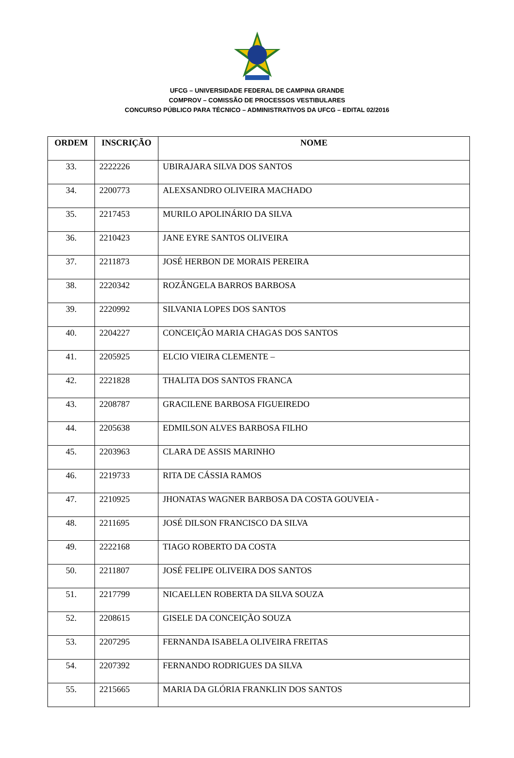UFCG – UNIVERSIDADE FEDERAL DE CAMPINA GRANDE
COMPROV – COMISSÃO DE PROCESSOS VESTIBULARES
CONCURSO PÚBLICO PARA TÉCNICO – ADMINISTRATIVOS DA UFCG – EDITAL 02/2016
| ORDEM | INSCRIÇÃO | NOME |
| --- | --- | --- |
| 33. | 2222226 | UBIRAJARA SILVA DOS SANTOS |
| 34. | 2200773 | ALEXSANDRO OLIVEIRA MACHADO |
| 35. | 2217453 | MURILO APOLINÁRIO DA SILVA |
| 36. | 2210423 | JANE EYRE SANTOS OLIVEIRA |
| 37. | 2211873 | JOSÉ HERBON DE MORAIS PEREIRA |
| 38. | 2220342 | ROZÂNGELA BARROS BARBOSA |
| 39. | 2220992 | SILVANIA LOPES DOS SANTOS |
| 40. | 2204227 | CONCEIÇÃO MARIA CHAGAS DOS SANTOS |
| 41. | 2205925 | ELCIO VIEIRA CLEMENTE – |
| 42. | 2221828 | THALITA DOS SANTOS FRANCA |
| 43. | 2208787 | GRACILENE BARBOSA FIGUEIREDO |
| 44. | 2205638 | EDMILSON ALVES BARBOSA FILHO |
| 45. | 2203963 | CLARA DE ASSIS MARINHO |
| 46. | 2219733 | RITA DE CÁSSIA RAMOS |
| 47. | 2210925 | JHONATAS WAGNER BARBOSA DA COSTA GOUVEIA - |
| 48. | 2211695 | JOSÉ DILSON FRANCISCO DA SILVA |
| 49. | 2222168 | TIAGO ROBERTO DA COSTA |
| 50. | 2211807 | JOSÉ FELIPE OLIVEIRA DOS SANTOS |
| 51. | 2217799 | NICAELLEN ROBERTA DA SILVA SOUZA |
| 52. | 2208615 | GISELE DA CONCEIÇÃO SOUZA |
| 53. | 2207295 | FERNANDA ISABELA OLIVEIRA FREITAS |
| 54. | 2207392 | FERNANDO RODRIGUES DA SILVA |
| 55. | 2215665 | MARIA DA GLÓRIA FRANKLIN DOS SANTOS |